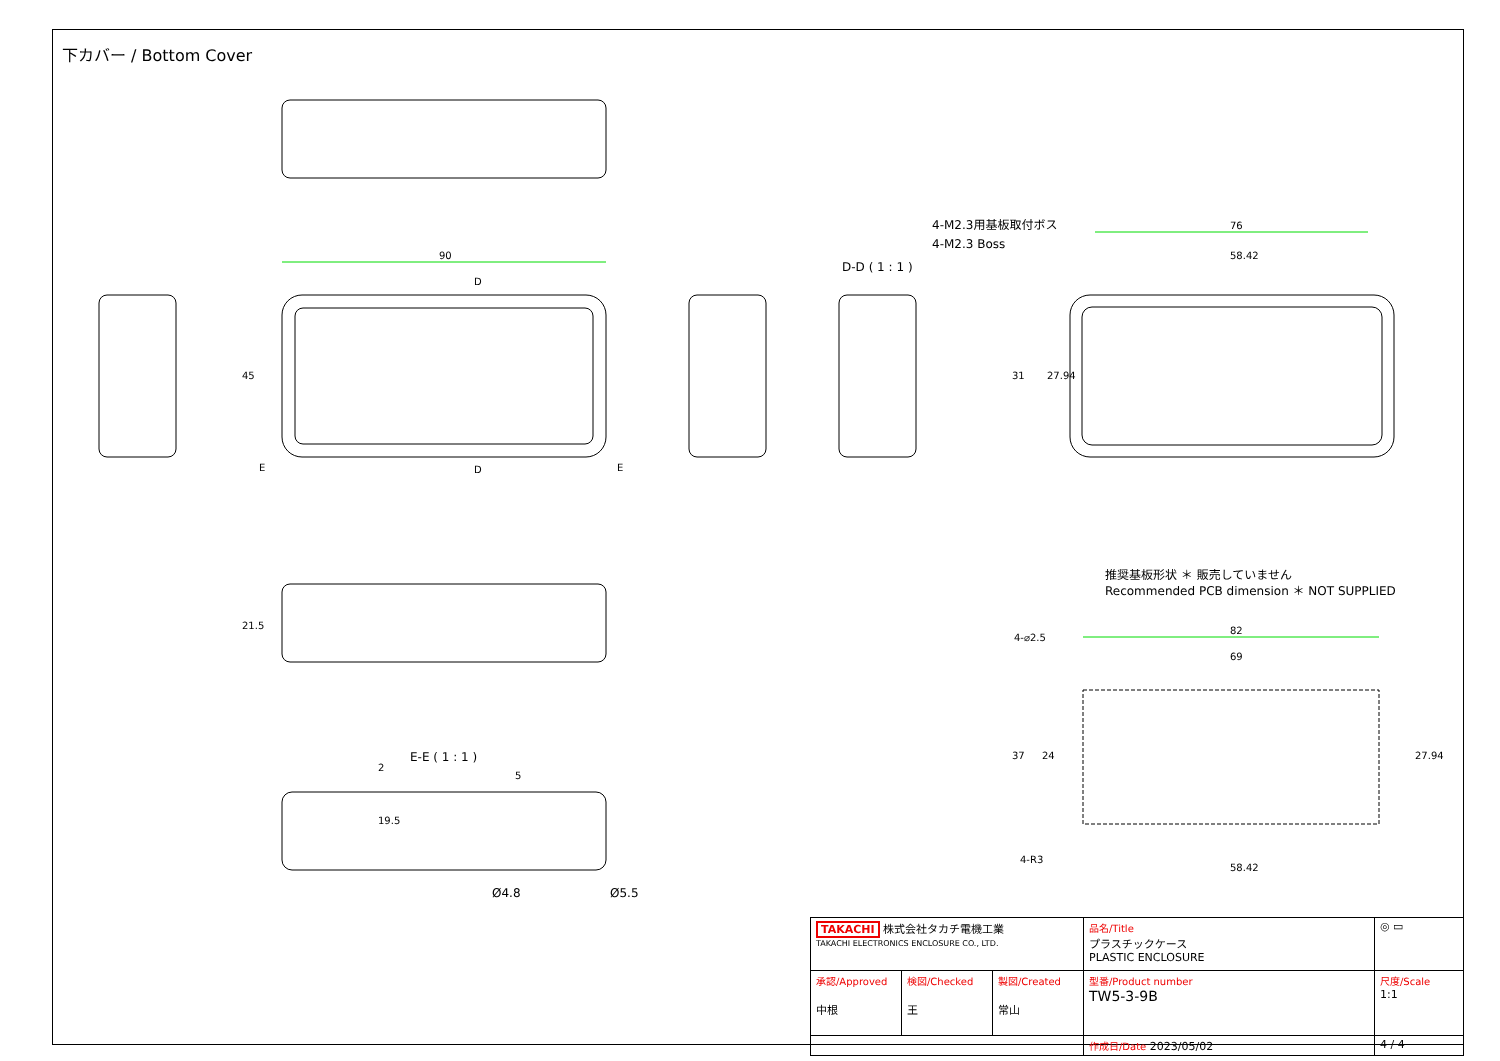下カバー / Bottom Cover
90
76
58.42
82
69
58.42
D-D ( 1 : 1 )
E-E ( 1 : 1 )
4-M2.3用基板取付ボス
4-M2.3 Boss
推奨基板形状 ＊ 販売していません
Recommended PCB dimension ＊ NOT SUPPLIED
4-⌀2.5
4-R3
Ø4.8
Ø5.5
D
D
E
E
45
21.5
31
27.94
37
24
27.94
19.5
2
5
| TAKACHI 株式会社タカチ電機工業 TAKACHI ELECTRONICS ENCLOSURE CO., LTD. | | | 品名/Title プラスチックケース PLASTIC ENCLOSURE | ◎ ▭ |
| 承認/Approved 中根 | 検図/Checked 王 | 製図/Created 常山 | 型番/Product number TW5-3-9B | 尺度/Scale 1:1 |
| | | | 作成日/Date 2023/05/02 | 4 / 4 |